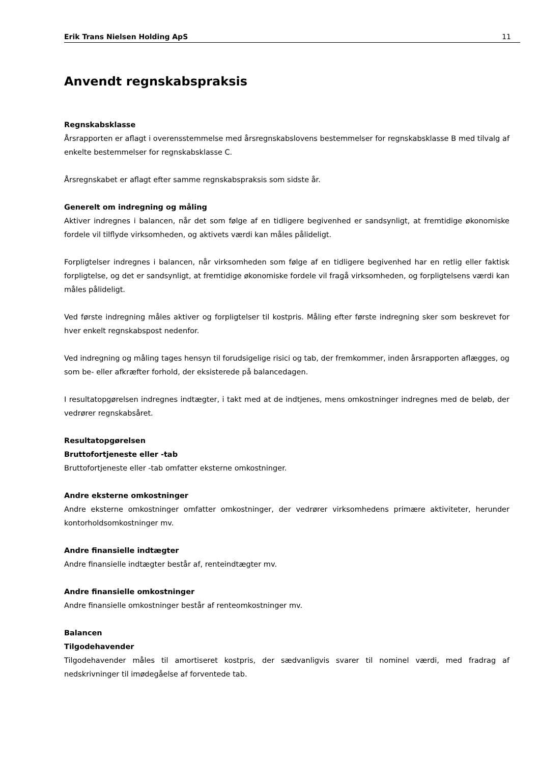Erik Trans Nielsen Holding ApS 11
Anvendt regnskabspraksis
Regnskabsklasse
Årsrapporten er aflagt i overensstemmelse med årsregnskabslovens bestemmelser for regnskabsklasse B med tilvalg af enkelte bestemmelser for regnskabsklasse C.
Årsregnskabet er aflagt efter samme regnskabspraksis som sidste år.
Generelt om indregning og måling
Aktiver indregnes i balancen, når det som følge af en tidligere begivenhed er sandsynligt, at fremtidige økonomiske fordele vil tilflyde virksomheden, og aktivets værdi kan måles pålideligt.
Forpligtelser indregnes i balancen, når virksomheden som følge af en tidligere begivenhed har en retlig eller faktisk forpligtelse, og det er sandsynligt, at fremtidige økonomiske fordele vil fragå virksomheden, og forpligtelsens værdi kan måles pålideligt.
Ved første indregning måles aktiver og forpligtelser til kostpris. Måling efter første indregning sker som beskrevet for hver enkelt regnskabspost nedenfor.
Ved indregning og måling tages hensyn til forudsigelige risici og tab, der fremkommer, inden årsrapporten aflægges, og som be- eller afkræfter forhold, der eksisterede på balancedagen.
I resultatopgørelsen indregnes indtægter, i takt med at de indtjenes, mens omkostninger indregnes med de beløb, der vedrører regnskabsåret.
Resultatopgørelsen
Bruttofortjeneste eller -tab
Bruttofortjeneste eller -tab omfatter eksterne omkostninger.
Andre eksterne omkostninger
Andre eksterne omkostninger omfatter omkostninger, der vedrører virksomhedens primære aktiviteter, herunder kontorholdsomkostninger mv.
Andre finansielle indtægter
Andre finansielle indtægter består af, renteindtægter mv.
Andre finansielle omkostninger
Andre finansielle omkostninger består af renteomkostninger mv.
Balancen
Tilgodehavender
Tilgodehavender måles til amortiseret kostpris, der sædvanligvis svarer til nominel værdi, med fradrag af nedskrivninger til imødegåelse af forventede tab.